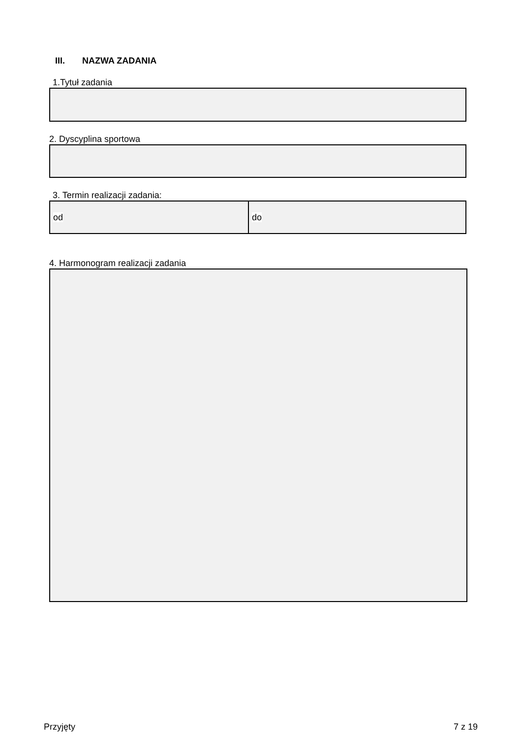III. NAZWA ZADANIA
1.Tytuł zadania
2. Dyscyplina sportowa
3. Termin realizacji zadania:
od do
4. Harmonogram realizacji zadania
Przyjęty 7 z 19